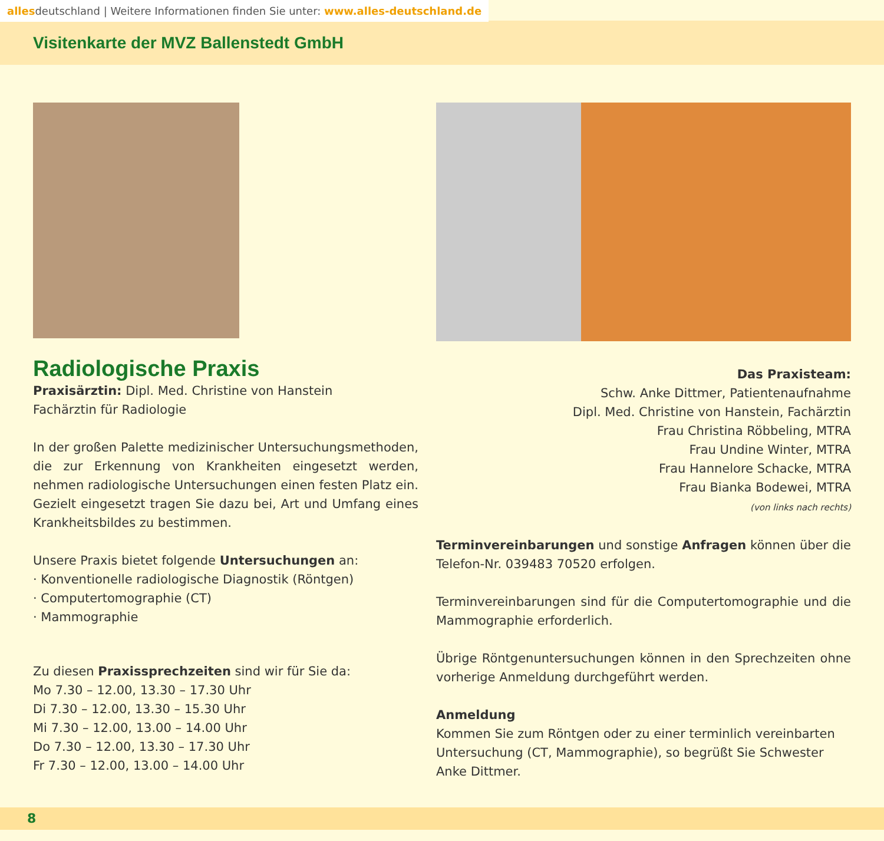allesdeutschland | Weitere Informationen finden Sie unter: www.alles-deutschland.de
Visitenkarte der MVZ Ballenstedt GmbH
Radiologische Praxis
Praxisärztin: Dipl. Med. Christine von Hanstein
Fachärztin für Radiologie
In der großen Palette medizinischer Untersuchungsmethoden, die zur Erkennung von Krankheiten eingesetzt werden, nehmen radiologische Untersuchungen einen festen Platz ein. Gezielt eingesetzt tragen Sie dazu bei, Art und Umfang eines Krankheitsbildes zu bestimmen.
Unsere Praxis bietet folgende Untersuchungen an:
· Konventionelle radiologische Diagnostik (Röntgen)
· Computertomographie (CT)
· Mammographie
Zu diesen Praxissprechzeiten sind wir für Sie da:
Mo 7.30 – 12.00, 13.30 – 17.30 Uhr
Di 7.30 – 12.00, 13.30 – 15.30 Uhr
Mi 7.30 – 12.00, 13.00 – 14.00 Uhr
Do 7.30 – 12.00, 13.30 – 17.30 Uhr
Fr 7.30 – 12.00, 13.00 – 14.00 Uhr
Das Praxisteam:
Schw. Anke Dittmer, Patientenaufnahme
Dipl. Med. Christine von Hanstein, Fachärztin
Frau Christina Röbbeling, MTRA
Frau Undine Winter, MTRA
Frau Hannelore Schacke, MTRA
Frau Bianka Bodewei, MTRA
(von links nach rechts)
Terminvereinbarungen und sonstige Anfragen können über die Telefon-Nr. 039483 70520 erfolgen.
Terminvereinbarungen sind für die Computertomographie und die Mammographie erforderlich.
Übrige Röntgenuntersuchungen können in den Sprechzeiten ohne vorherige Anmeldung durchgeführt werden.
Anmeldung
Kommen Sie zum Röntgen oder zu einer terminlich vereinbarten Untersuchung (CT, Mammographie), so begrüßt Sie Schwester Anke Dittmer.
8